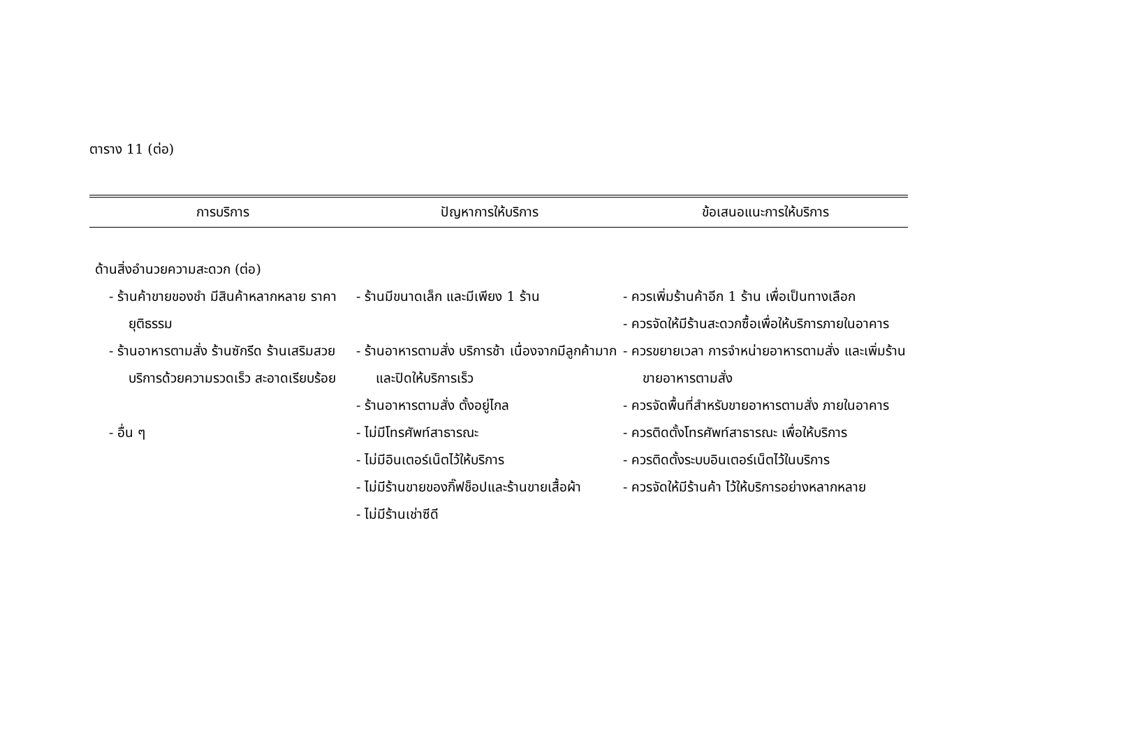ตาราง 11 (ต่อ)
| การบริการ | ปัญหาการให้บริการ | ข้อเสนอแนะการให้บริการ |
| --- | --- | --- |
| ด้านสิ่งอำนวยความสะดวก (ต่อ) | | |
| - ร้านค้าขายของชำ มีสินค้าหลากหลาย ราคายุติธรรม | - ร้านมีขนาดเล็ก และมีเพียง 1 ร้าน | - ควรเพิ่มร้านค้าอีก 1 ร้าน เพื่อเป็นทางเลือก - ควรจัดให้มีร้านสะดวกซื้อเพื่อให้บริการภายในอาคาร |
| - ร้านอาหารตามสั่ง ร้านซักรีด ร้านเสริมสวย บริการด้วยความรวดเร็ว สะอาดเรียบร้อย | - ร้านอาหารตามสั่ง บริการช้า เนื่องจากมีลูกค้ามาก และปิดให้บริการเร็ว - ร้านอาหารตามสั่ง ตั้งอยู่ไกล | - ควรขยายเวลา การจำหน่ายอาหารตามสั่ง และเพิ่มร้านขายอาหารตามสั่ง - ควรจัดพื้นที่สำหรับขายอาหารตามสั่ง ภายในอาคาร |
| - อื่น ๆ | - ไม่มีโทรศัพท์สาธารณะ - ไม่มีอินเตอร์เน็ตไว้ให้บริการ - ไม่มีร้านขายของกิ๊ฟช็อปและร้านขายเสื้อผ้า - ไม่มีร้านเช่าซีดี | - ควรติดตั้งโทรศัพท์สาธารณะ เพื่อให้บริการ - ควรติดตั้งระบบอินเตอร์เน็ตไว้ในบริการ - ควรจัดให้มีร้านค้า ไว้ให้บริการอย่างหลากหลาย |